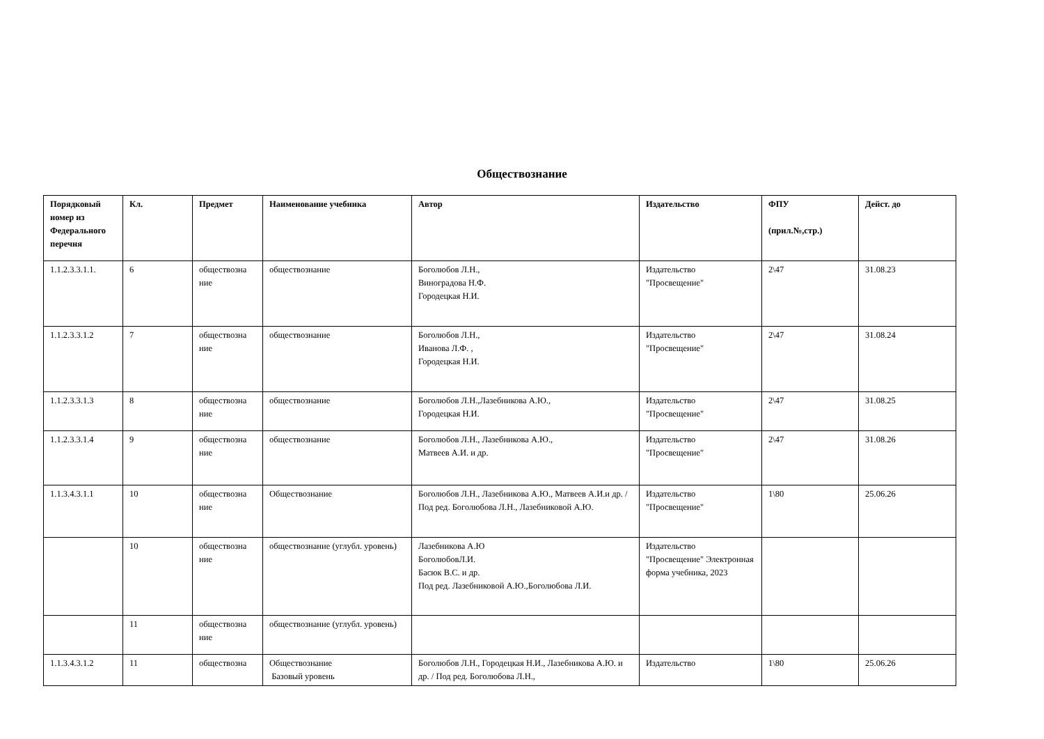Обществознание
| Порядковый номер из Федерального перечня | Кл. | Предмет | Наименование учебника | Автор | Издательство | ФПУ (прил.№,стр.) | Дейст. до |
| --- | --- | --- | --- | --- | --- | --- | --- |
| 1.1.2.3.3.1.1. | 6 | обществозна ние | обществознание | Боголюбов Л.Н., Виноградова Н.Ф. Городецкая Н.И. | Издательство "Просвещение" | 2\47 | 31.08.23 |
| 1.1.2.3.3.1.2 | 7 | обществозна ние | обществознание | Боголюбов Л.Н., Иванова Л.Ф. , Городецкая Н.И. | Издательство "Просвещение" | 2\47 | 31.08.24 |
| 1.1.2.3.3.1.3 | 8 | обществозна ние | обществознание | Боголюбов Л.Н.,Лазебникова А.Ю., Городецкая Н.И. | Издательство "Просвещение" | 2\47 | 31.08.25 |
| 1.1.2.3.3.1.4 | 9 | обществозна ние | обществознание | Боголюбов Л.Н., Лазебникова А.Ю., Матвеев А.И. и др. | Издательство "Просвещение" | 2\47 | 31.08.26 |
| 1.1.3.4.3.1.1 | 10 | обществозна ние | Обществознание | Боголюбов Л.Н., Лазебникова А.Ю., Матвеев А.И.и др. / Под ред. Боголюбова Л.Н., Лазебниковой А.Ю. | Издательство "Просвещение" | 1\80 | 25.06.26 |
| | 10 | обществозна ние | обществознание (углубл. уровень) | Лазебникова А.Ю БоголюбовЛ.И. Басюк В.С. и др. Под ред. Лазебниковой А.Ю.,Боголюбова Л.И. | Издательство "Просвещение" Электронная форма учебника, 2023 | | |
| | 11 | обществозна ние | обществознание (углубл. уровень) | | | | |
| 1.1.3.4.3.1.2 | 11 | обществозна | Обществознание Базовый уровень | Боголюбов Л.Н., Городецкая Н.И., Лазебникова А.Ю. и др. / Под ред. Боголюбова Л.Н., | Издательство | 1\80 | 25.06.26 |